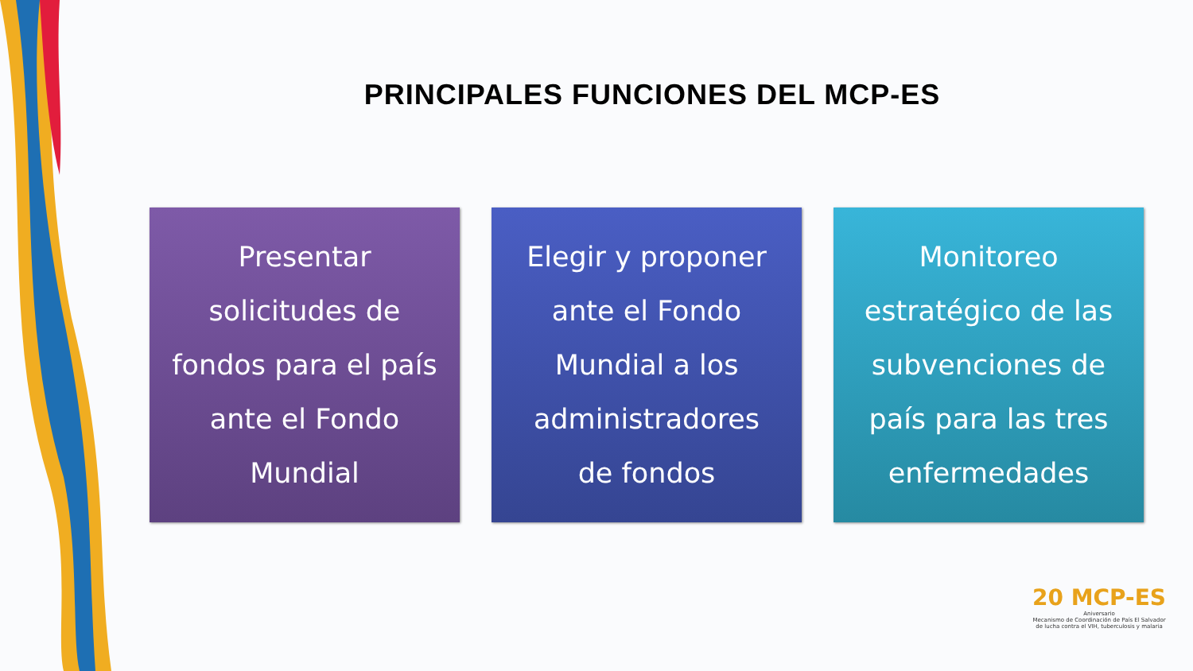PRINCIPALES FUNCIONES DEL MCP-ES
Presentar
solicitudes de
fondos para el país
ante el Fondo
Mundial
Elegir y proponer
ante el Fondo
Mundial a los
administradores
de fondos
Monitoreo
estratégico de las
subvenciones de
país para las tres
enfermedades
20 MCP-ES
Aniversario
Mecanismo de Coordinación de País El Salvador
de lucha contra el VIH, tuberculosis y malaria